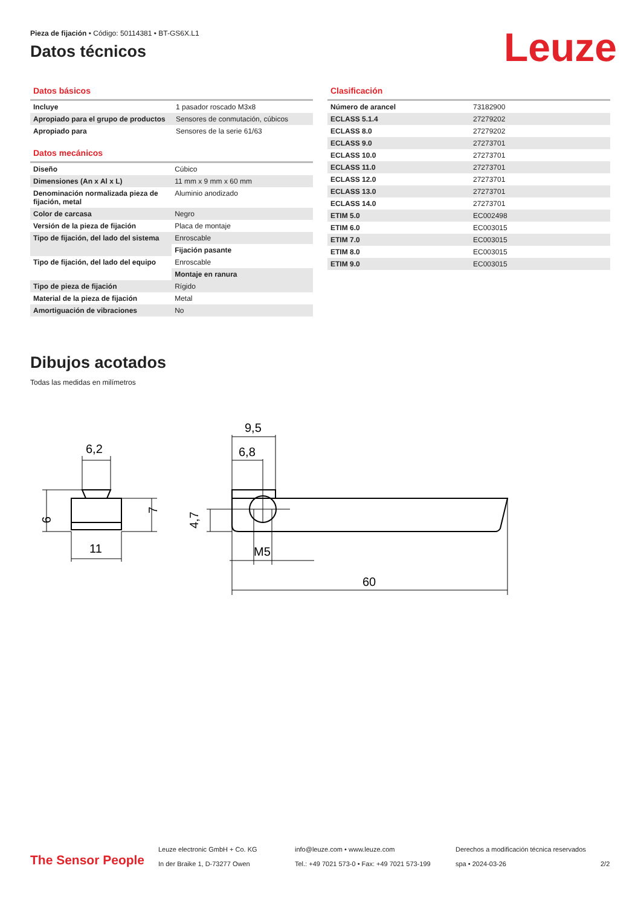Pieza de fijación • Código: 50114381 • BT-GS6X.L1
Datos técnicos
Leuze
Datos básicos
| Incluye | 1 pasador roscado M3x8 |
| Apropiado para el grupo de productos | Sensores de conmutación, cúbicos |
| Apropiado para | Sensores de la serie 61/63 |
Datos mecánicos
| Diseño | Cúbico |
| Dimensiones (An x Al x L) | 11 mm x 9 mm x 60 mm |
| Denominación normalizada pieza de fijación, metal | Aluminio anodizado |
| Color de carcasa | Negro |
| Versión de la pieza de fijación | Placa de montaje |
| Tipo de fijación, del lado del sistema | Enroscable |
| | Fijación pasante |
| Tipo de fijación, del lado del equipo | Enroscable |
| | Montaje en ranura |
| Tipo de pieza de fijación | Rígido |
| Material de la pieza de fijación | Metal |
| Amortiguación de vibraciones | No |
Clasificación
| Número de arancel | 73182900 |
| ECLASS 5.1.4 | 27279202 |
| ECLASS 8.0 | 27279202 |
| ECLASS 9.0 | 27273701 |
| ECLASS 10.0 | 27273701 |
| ECLASS 11.0 | 27273701 |
| ECLASS 12.0 | 27273701 |
| ECLASS 13.0 | 27273701 |
| ECLASS 14.0 | 27273701 |
| ETIM 5.0 | EC002498 |
| ETIM 6.0 | EC003015 |
| ETIM 7.0 | EC003015 |
| ETIM 8.0 | EC003015 |
| ETIM 9.0 | EC003015 |
Dibujos acotados
Todas las medidas en milímetros
6,2
11
9
7
9,5
6,8
4,7
M5
60
The Sensor People
Leuze electronic GmbH + Co. KG
In der Braike 1, D-73277 Owen
info@leuze.com • www.leuze.com
Tel.: +49 7021 573-0 • Fax: +49 7021 573-199
Derechos a modificación técnica reservados
spa • 2024-03-26
2/2